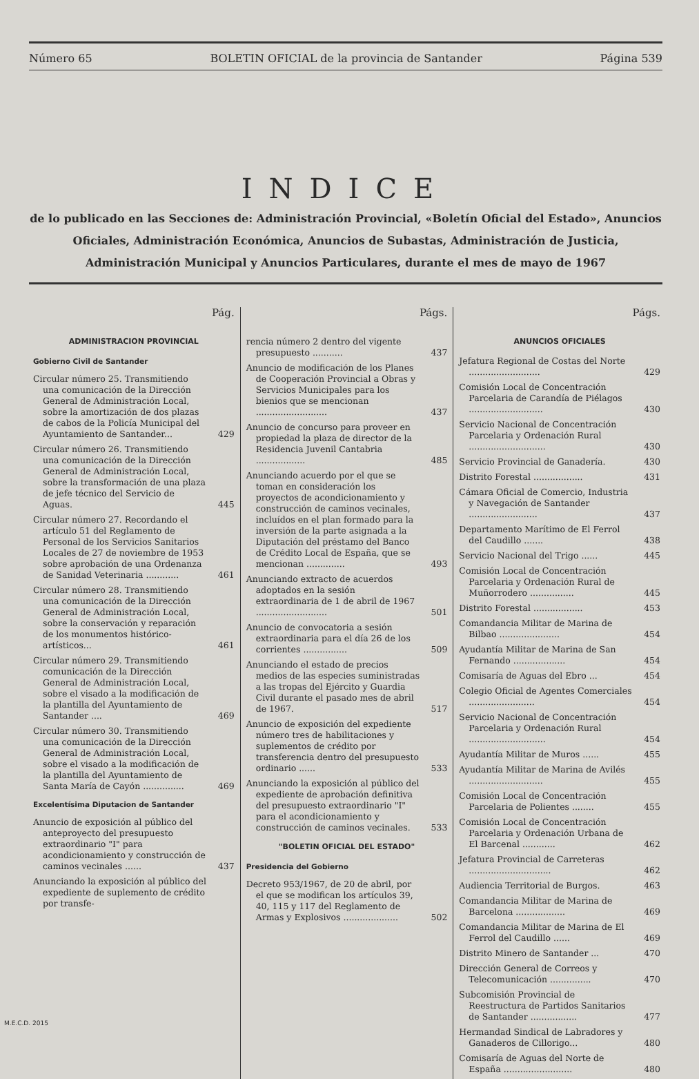Número 65 BOLETIN OFICIAL de la provincia de Santander Página 539
INDICE
de lo publicado en las Secciones de: Administración Provincial, «Boletín Oficial del Estado», Anuncios Oficiales, Administración Económica, Anuncios de Subastas, Administración de Justicia, Administración Municipal y Anuncios Particulares, durante el mes de mayo de 1967
Pág.
ADMINISTRACION PROVINCIAL
Gobierno Civil de Santander
Circular número 25. Transmitiendo una comunicación de la Dirección General de Administración Local, sobre la amortización de dos plazas de cabos de la Policía Municipal del Ayuntamiento de Santander... 429
Circular número 26. Transmitiendo una comunicación de la Dirección General de Administración Local, sobre la transformación de una plaza de jefe técnico del Servicio de Aguas. 445
Circular número 27. Recordando el artículo 51 del Reglamento de Personal de los Servicios Sanitarios Locales de 27 de noviembre de 1953 sobre aprobación de una Ordenanza de Sanidad Veterinaria ............ 461
Circular número 28. Transmitiendo una comunicación de la Dirección General de Administración Local, sobre la conservación y reparación de los monumentos histórico-artísticos... 461
Circular número 29. Transmitiendo comunicación de la Dirección General de Administración Local, sobre el visado a la modificación de la plantilla del Ayuntamiento de Santander .... 469
Circular número 30. Transmitiendo una comunicación de la Dirección General de Administración Local, sobre el visado a la modificación de la plantilla del Ayuntamiento de Santa María de Cayón ............... 469
Excelentísima Diputacion de Santander
Anuncio de exposición al público del anteproyecto del presupuesto extraordinario "I" para acondicionamiento y construcción de caminos vecinales ...... 437
Anunciando la exposición al público del expediente de suplemento de crédito por transfe-
Págs.
rencia número 2 dentro del vigente presupuesto ........... 437
Anuncio de modificación de los Planes de Cooperación Provincial a Obras y Servicios Municipales para los bienios que se mencionan .......................... 437
Anuncio de concurso para proveer en propiedad la plaza de director de la Residencia Juvenil Cantabria .................. 485
Anunciando acuerdo por el que se toman en consideración los proyectos de acondicionamiento y construcción de caminos vecinales, incluídos en el plan formado para la inversión de la parte asignada a la Diputación del préstamo del Banco de Crédito Local de España, que se mencionan .............. 493
Anunciando extracto de acuerdos adoptados en la sesión extraordinaria de 1 de abril de 1967 .......................... 501
Anuncio de convocatoria a sesión extraordinaria para el día 26 de los corrientes ................ 509
Anunciando el estado de precios medios de las especies suministradas a las tropas del Ejército y Guardia Civil durante el pasado mes de abril de 1967. 517
Anuncio de exposición del expediente número tres de habilitaciones y suplementos de crédito por transferencia dentro del presupuesto ordinario ...... 533
Anunciando la exposición al público del expediente de aprobación definitiva del presupuesto extraordinario "I" para el acondicionamiento y construcción de caminos vecinales. 533
"BOLETIN OFICIAL DEL ESTADO"
Presidencia del Gobierno
Decreto 953/1967, de 20 de abril, por el que se modifican los artículos 39, 40, 115 y 117 del Reglamento de Armas y Explosivos .................... 502
Págs.
ANUNCIOS OFICIALES
Jefatura Regional de Costas del Norte .......................... 429
Comisión Local de Concentración Parcelaria de Carandía de Piélagos ........................... 430
Servicio Nacional de Concentración Parcelaria y Ordenación Rural ............................ 430
Servicio Provincial de Ganadería. 430
Distrito Forestal .................. 431
Cámara Oficial de Comercio, Industria y Navegación de Santander ......................... 437
Departamento Marítimo de El Ferrol del Caudillo ....... 438
Servicio Nacional del Trigo ...... 445
Comisión Local de Concentración Parcelaria y Ordenación Rural de Muñorrodero ................ 445
Distrito Forestal .................. 453
Comandancia Militar de Marina de Bilbao ...................... 454
Ayudantía Militar de Marina de San Fernando ................... 454
Comisaría de Aguas del Ebro ... 454
Colegio Oficial de Agentes Comerciales ........................ 454
Servicio Nacional de Concentración Parcelaria y Ordenación Rural ............................ 454
Ayudantía Militar de Muros ...... 455
Ayudantía Militar de Marina de Avilés ........................... 455
Comisión Local de Concentración Parcelaria de Polientes ........ 455
Comisión Local de Concentración Parcelaria y Ordenación Urbana de El Barcenal ............ 462
Jefatura Provincial de Carreteras .............................. 462
Audiencia Territorial de Burgos. 463
Comandancia Militar de Marina de Barcelona .................. 469
Comandancia Militar de Marina de El Ferrol del Caudillo ...... 469
Distrito Minero de Santander ... 470
Dirección General de Correos y Telecomunicación ............... 470
Subcomisión Provincial de Reestructura de Partidos Sanitarios de Santander ................. 477
Hermandad Sindical de Labradores y Ganaderos de Cillorigo... 480
Comisaría de Aguas del Norte de España ......................... 480
M.E.C.D. 2015